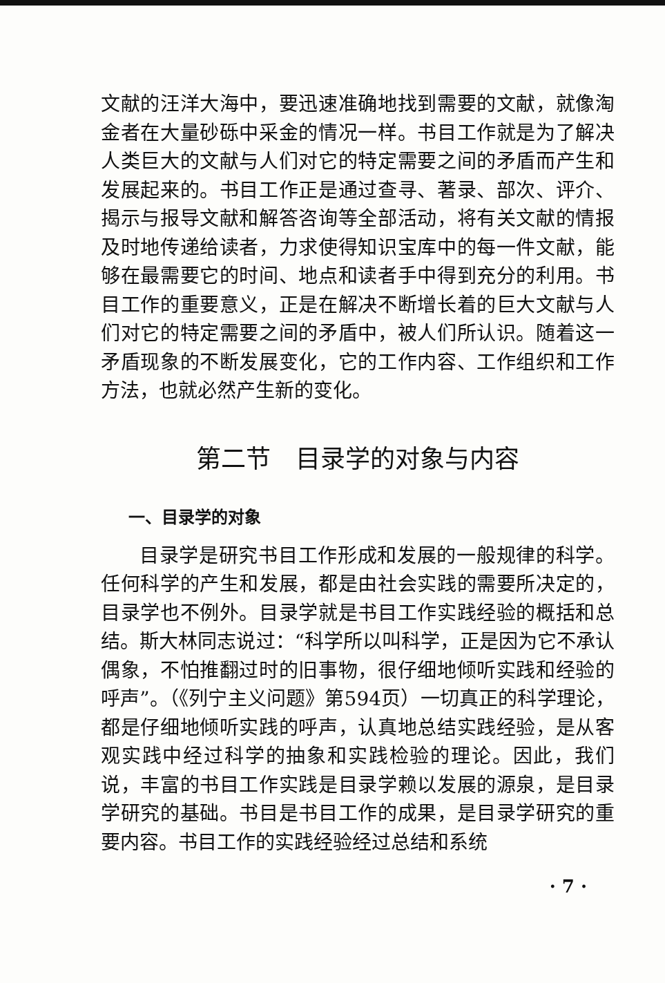文献的汪洋大海中，要迅速准确地找到需要的文献，就像淘金者在大量砂砾中采金的情况一样。书目工作就是为了解决人类巨大的文献与人们对它的特定需要之间的矛盾而产生和发展起来的。书目工作正是通过查寻、著录、部次、评介、揭示与报导文献和解答咨询等全部活动，将有关文献的情报及时地传递给读者，力求使得知识宝库中的每一件文献，能够在最需要它的时间、地点和读者手中得到充分的利用。书目工作的重要意义，正是在解决不断增长着的巨大文献与人们对它的特定需要之间的矛盾中，被人们所认识。随着这一矛盾现象的不断发展变化，它的工作内容、工作组织和工作方法，也就必然产生新的变化。
第二节　目录学的对象与内容
一、目录学的对象
目录学是研究书目工作形成和发展的一般规律的科学。任何科学的产生和发展，都是由社会实践的需要所决定的，目录学也不例外。目录学就是书目工作实践经验的概括和总结。斯大林同志说过：“科学所以叫科学，正是因为它不承认偶象，不怕推翻过时的旧事物，很仔细地倾听实践和经验的呼声”。（《列宁主义问题》第594页）一切真正的科学理论，都是仔细地倾听实践的呼声，认真地总结实践经验，是从客观实践中经过科学的抽象和实践检验的理论。因此，我们说，丰富的书目工作实践是目录学赖以发展的源泉，是目录学研究的基础。书目是书目工作的成果，是目录学研究的重要内容。书目工作的实践经验经过总结和系统
· 7 ·